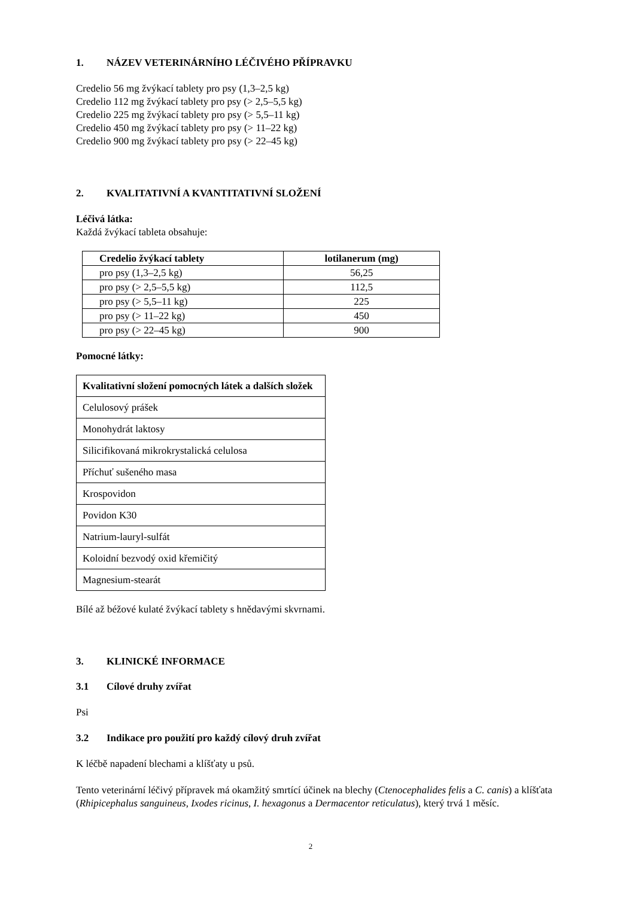1. NÁZEV VETERINÁRNÍHO LÉČIVÉHO PŘÍPRAVKU
Credelio 56 mg žvýkací tablety pro psy (1,3–2,5 kg)
Credelio 112 mg žvýkací tablety pro psy (> 2,5–5,5 kg)
Credelio 225 mg žvýkací tablety pro psy (> 5,5–11 kg)
Credelio 450 mg žvýkací tablety pro psy (> 11–22 kg)
Credelio 900 mg žvýkací tablety pro psy (> 22–45 kg)
2. KVALITATIVNÍ A KVANTITATIVNÍ SLOŽENÍ
Léčivá látka:
Každá žvýkací tableta obsahuje:
| Credelio žvýkací tablety | lotilanerum (mg) |
| --- | --- |
| pro psy (1,3–2,5 kg) | 56,25 |
| pro psy (> 2,5–5,5 kg) | 112,5 |
| pro psy (> 5,5–11 kg) | 225 |
| pro psy (> 11–22 kg) | 450 |
| pro psy (> 22–45 kg) | 900 |
Pomocné látky:
| Kvalitativní složení pomocných látek a dalších složek |
| --- |
| Celulosový prášek |
| Monohydrát laktosy |
| Silicifikovaná mikrokrystalická celulosa |
| Příchuť sušeného masa |
| Krospovidon |
| Povidon K30 |
| Natrium-lauryl-sulfát |
| Koloidní bezvodý oxid křemičitý |
| Magnesium-stearát |
Bílé až béžové kulaté žvýkací tablety s hnědavými skvrnami.
3. KLINICKÉ INFORMACE
3.1 Cílové druhy zvířat
Psi
3.2 Indikace pro použití pro každý cílový druh zvířat
K léčbě napadení blechami a klíšťaty u psů.
Tento veterinární léčivý přípravek má okamžitý smrtící účinek na blechy (Ctenocephalides felis a C. canis) a klíšťata (Rhipicephalus sanguineus, Ixodes ricinus, I. hexagonus a Dermacentor reticulatus), který trvá 1 měsíc.
2